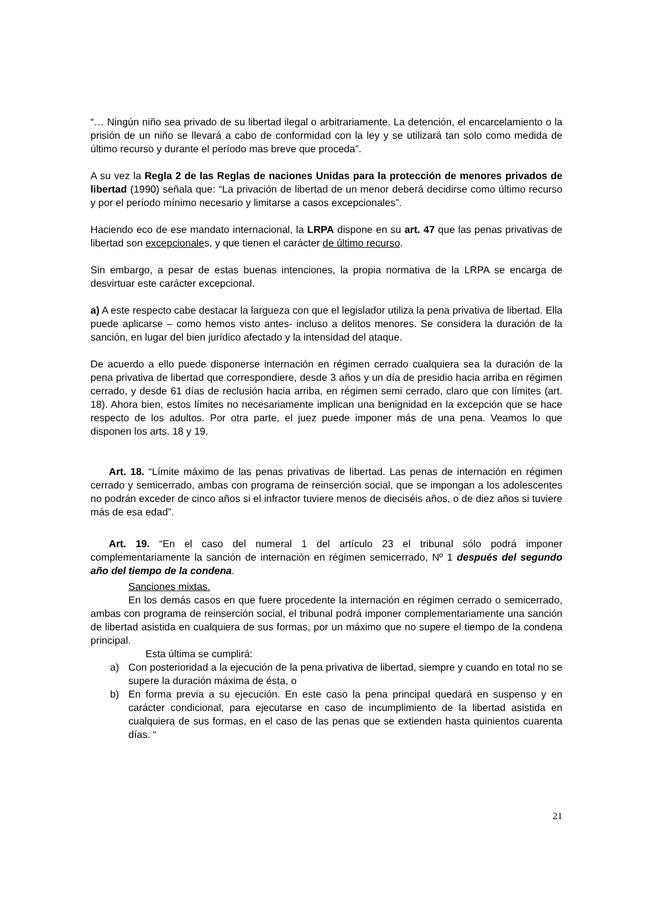“… Ningún niño sea privado de su libertad ilegal o arbitrariamente. La detención, el encarcelamiento o la prisión de un niño se llevará a cabo de conformidad con la ley y se utilizará tan solo como medida de último recurso y durante el período mas breve que proceda”.
A su vez la Regla 2 de las Reglas de naciones Unidas para la protección de menores privados de libertad (1990) señala que: “La privación de libertad de un menor deberá decidirse como último recurso y por el período mínimo necesario y limitarse a casos excepcionales”.
Haciendo eco de ese mandato internacional, la LRPA dispone en su art. 47 que las penas privativas de libertad son excepcionales, y que tienen el carácter de último recurso.
Sin embargo, a pesar de estas buenas intenciones, la propia normativa de la LRPA se encarga de desvirtuar este carácter excepcional.
a) A este respecto cabe destacar la largueza con que el legislador utiliza la pena privativa de libertad. Ella puede aplicarse – como hemos visto antes- incluso a delitos menores. Se considera la duración de la sanción, en lugar del bien jurídico afectado y la intensidad del ataque.
De acuerdo a ello puede disponerse internación en régimen cerrado cualquiera sea la duración de la pena privativa de libertad que correspondiere, desde 3 años y un día de presidio hacia arriba en régimen cerrado, y desde 61 días de reclusión hacia arriba, en régimen semi cerrado, claro que con límites (art. 18). Ahora bien, estos límites no necesariamente implican una benignidad en la excepción que se hace respecto de los adultos. Por otra parte, el juez puede imponer más de una pena. Veamos lo que disponen los arts. 18 y 19.
Art. 18. “Límite máximo de las penas privativas de libertad. Las penas de internación en régimen cerrado y semicerrado, ambas con programa de reinserción social, que se impongan a los adolescentes no podrán exceder de cinco años si el infractor tuviere menos de dieciséis años, o de diez años si tuviere más de esa edad”.
Art. 19. “En el caso del numeral 1 del artículo 23 el tribunal sólo podrá imponer complementariamente la sanción de internación en régimen semicerrado, Nº 1 después del segundo año del tiempo de la condena.
Sanciones mixtas.
En los demás casos en que fuere procedente la internación en régimen cerrado o semicerrado, ambas con programa de reinserción social, el tribunal podrá imponer complementariamente una sanción de libertad asistida en cualquiera de sus formas, por un máximo que no supere el tiempo de la condena principal.
Esta última se cumplirá:
a) Con posterioridad a la ejecución de la pena privativa de libertad, siempre y cuando en total no se supere la duración máxima de ésta, o
b) En forma previa a su ejecución. En este caso la pena principal quedará en suspenso y en carácter condicional, para ejecutarse en caso de incumplimiento de la libertad asistida en cualquiera de sus formas, en el caso de las penas que se extienden hasta quinientos cuarenta días. “
21